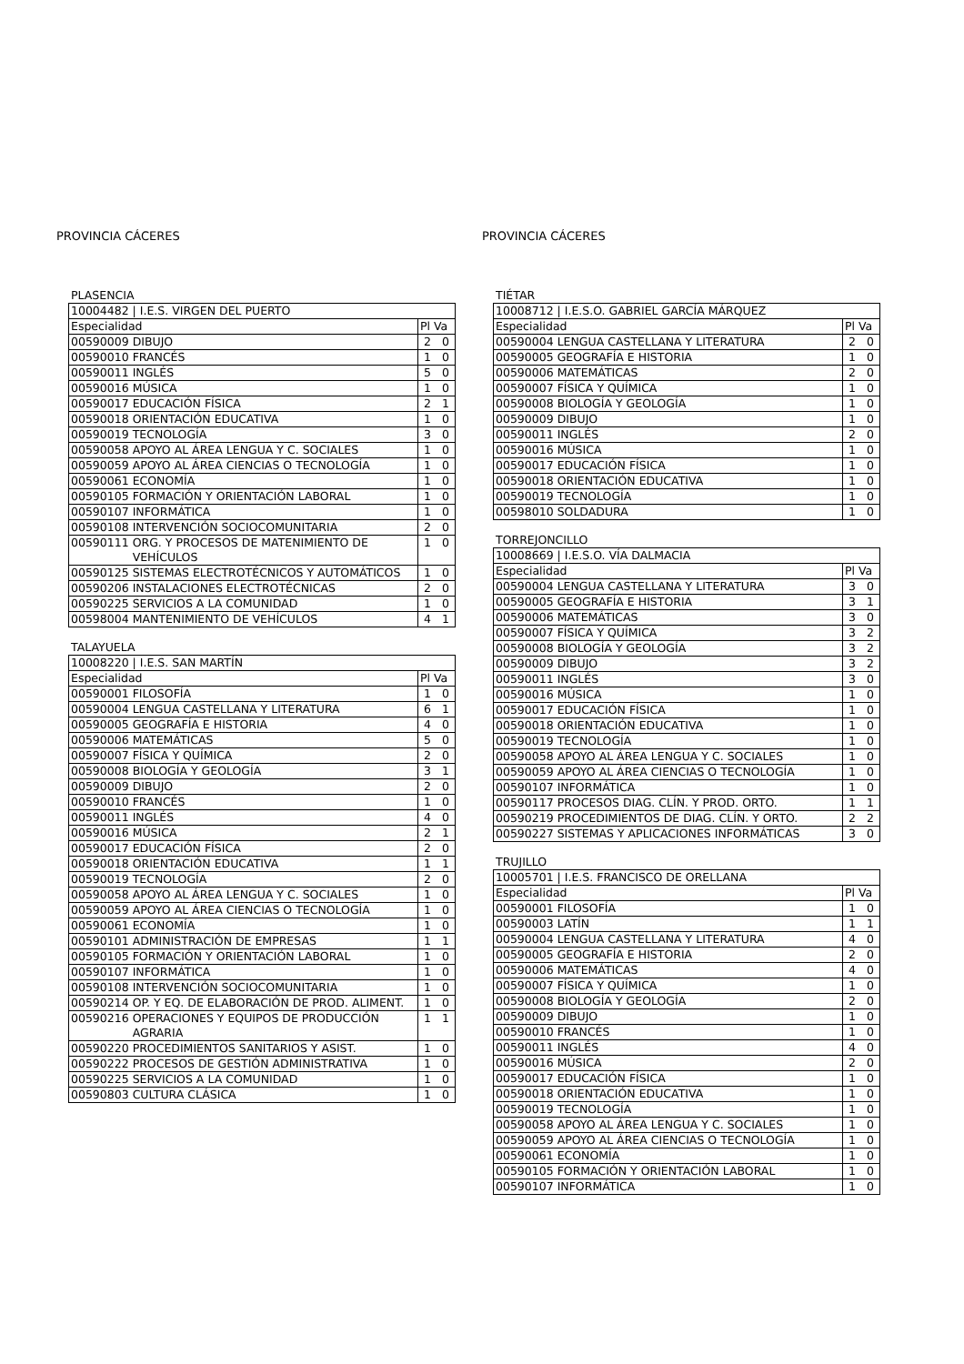PROVINCIA CÁCERES
PLASENCIA
| 10004482 / I.E.S. VIRGEN DEL PUERTO | | |
| Especialidad | | Pl Va |
| 00590009 | DIBUJO | 2 0 |
| 00590010 | FRANCÉS | 1 0 |
| 00590011 | INGLÉS | 5 0 |
| 00590016 | MÚSICA | 1 0 |
| 00590017 | EDUCACIÓN FÍSICA | 2 1 |
| 00590018 | ORIENTACIÓN EDUCATIVA | 1 0 |
| 00590019 | TECNOLOGÍA | 3 0 |
| 00590058 | APOYO AL ÁREA LENGUA Y C. SOCIALES | 1 0 |
| 00590059 | APOYO AL ÁREA CIENCIAS O TECNOLOGÍA | 1 0 |
| 00590061 | ECONOMÍA | 1 0 |
| 00590105 | FORMACIÓN Y ORIENTACIÓN LABORAL | 1 0 |
| 00590107 | INFORMÁTICA | 1 0 |
| 00590108 | INTERVENCIÓN SOCIOCOMUNITARIA | 2 0 |
| 00590111 | ORG. Y PROCESOS DE MATENIMIENTO DE VEHÍCULOS | 1 0 |
| 00590125 | SISTEMAS ELECTROTÉCNICOS Y AUTOMÁTICOS | 1 0 |
| 00590206 | INSTALACIONES ELECTROTÉCNICAS | 2 0 |
| 00590225 | SERVICIOS A LA COMUNIDAD | 1 0 |
| 00598004 | MANTENIMIENTO DE VEHÍCULOS | 4 1 |
TALAYUELA
| 10008220 / I.E.S. SAN MARTÍN | | |
| Especialidad | | Pl Va |
| 00590001 | FILOSOFÍA | 1 0 |
| 00590004 | LENGUA CASTELLANA Y LITERATURA | 6 1 |
| 00590005 | GEOGRAFÍA E HISTORIA | 4 0 |
| 00590006 | MATEMÁTICAS | 5 0 |
| 00590007 | FÍSICA Y QUÍMICA | 2 0 |
| 00590008 | BIOLOGÍA Y GEOLOGÍA | 3 1 |
| 00590009 | DIBUJO | 2 0 |
| 00590010 | FRANCÉS | 1 0 |
| 00590011 | INGLÉS | 4 0 |
| 00590016 | MÚSICA | 2 1 |
| 00590017 | EDUCACIÓN FÍSICA | 2 0 |
| 00590018 | ORIENTACIÓN EDUCATIVA | 1 1 |
| 00590019 | TECNOLOGÍA | 2 0 |
| 00590058 | APOYO AL ÁREA LENGUA Y C. SOCIALES | 1 0 |
| 00590059 | APOYO AL ÁREA CIENCIAS O TECNOLOGÍA | 1 0 |
| 00590061 | ECONOMÍA | 1 0 |
| 00590101 | ADMINISTRACIÓN DE EMPRESAS | 1 1 |
| 00590105 | FORMACIÓN Y ORIENTACIÓN LABORAL | 1 0 |
| 00590107 | INFORMÁTICA | 1 0 |
| 00590108 | INTERVENCIÓN SOCIOCOMUNITARIA | 1 0 |
| 00590214 | OP. Y EQ. DE ELABORACIÓN DE PROD. ALIMENT. | 1 0 |
| 00590216 | OPERACIONES Y EQUIPOS DE PRODUCCIÓN AGRARIA | 1 1 |
| 00590220 | PROCEDIMIENTOS SANITARIOS Y ASIST. | 1 0 |
| 00590222 | PROCESOS DE GESTIÓN ADMINISTRATIVA | 1 0 |
| 00590225 | SERVICIOS A LA COMUNIDAD | 1 0 |
| 00590803 | CULTURA CLÁSICA | 1 0 |
PROVINCIA CÁCERES
TIÉTAR
| 10008712 / I.E.S.O. GABRIEL GARCÍA MÁRQUEZ | | |
| Especialidad | | Pl Va |
| 00590004 | LENGUA CASTELLANA Y LITERATURA | 2 0 |
| 00590005 | GEOGRAFÍA E HISTORIA | 1 0 |
| 00590006 | MATEMÁTICAS | 2 0 |
| 00590007 | FÍSICA Y QUÍMICA | 1 0 |
| 00590008 | BIOLOGÍA Y GEOLOGÍA | 1 0 |
| 00590009 | DIBUJO | 1 0 |
| 00590011 | INGLÉS | 2 0 |
| 00590016 | MÚSICA | 1 0 |
| 00590017 | EDUCACIÓN FÍSICA | 1 0 |
| 00590018 | ORIENTACIÓN EDUCATIVA | 1 0 |
| 00590019 | TECNOLOGÍA | 1 0 |
| 00598010 | SOLDADURA | 1 0 |
TORREJONCILLO
| 10008669 / I.E.S.O. VÍA DALMACIA | | |
| Especialidad | | Pl Va |
| 00590004 | LENGUA CASTELLANA Y LITERATURA | 3 0 |
| 00590005 | GEOGRAFÍA E HISTORIA | 3 1 |
| 00590006 | MATEMÁTICAS | 3 0 |
| 00590007 | FÍSICA Y QUÍMICA | 3 2 |
| 00590008 | BIOLOGÍA Y GEOLOGÍA | 3 2 |
| 00590009 | DIBUJO | 3 2 |
| 00590011 | INGLÉS | 3 0 |
| 00590016 | MÚSICA | 1 0 |
| 00590017 | EDUCACIÓN FÍSICA | 1 0 |
| 00590018 | ORIENTACIÓN EDUCATIVA | 1 0 |
| 00590019 | TECNOLOGÍA | 1 0 |
| 00590058 | APOYO AL ÁREA LENGUA Y C. SOCIALES | 1 0 |
| 00590059 | APOYO AL ÁREA CIENCIAS O TECNOLOGÍA | 1 0 |
| 00590107 | INFORMÁTICA | 1 0 |
| 00590117 | PROCESOS DIAG. CLÍN. Y PROD. ORTO. | 1 1 |
| 00590219 | PROCEDIMIENTOS DE DIAG. CLÍN. Y ORTO. | 2 2 |
| 00590227 | SISTEMAS Y APLICACIONES INFORMÁTICAS | 3 0 |
TRUJILLO
| 10005701 / I.E.S. FRANCISCO DE ORELLANA | | |
| Especialidad | | Pl Va |
| 00590001 | FILOSOFÍA | 1 0 |
| 00590003 | LATÍN | 1 1 |
| 00590004 | LENGUA CASTELLANA Y LITERATURA | 4 0 |
| 00590005 | GEOGRAFÍA E HISTORIA | 2 0 |
| 00590006 | MATEMÁTICAS | 4 0 |
| 00590007 | FÍSICA Y QUÍMICA | 1 0 |
| 00590008 | BIOLOGÍA Y GEOLOGÍA | 2 0 |
| 00590009 | DIBUJO | 1 0 |
| 00590010 | FRANCÉS | 1 0 |
| 00590011 | INGLÉS | 4 0 |
| 00590016 | MÚSICA | 2 0 |
| 00590017 | EDUCACIÓN FÍSICA | 1 0 |
| 00590018 | ORIENTACIÓN EDUCATIVA | 1 0 |
| 00590019 | TECNOLOGÍA | 1 0 |
| 00590058 | APOYO AL ÁREA LENGUA Y C. SOCIALES | 1 0 |
| 00590059 | APOYO AL ÁREA CIENCIAS O TECNOLOGÍA | 1 0 |
| 00590061 | ECONOMÍA | 1 0 |
| 00590105 | FORMACIÓN Y ORIENTACIÓN LABORAL | 1 0 |
| 00590107 | INFORMÁTICA | 1 0 |